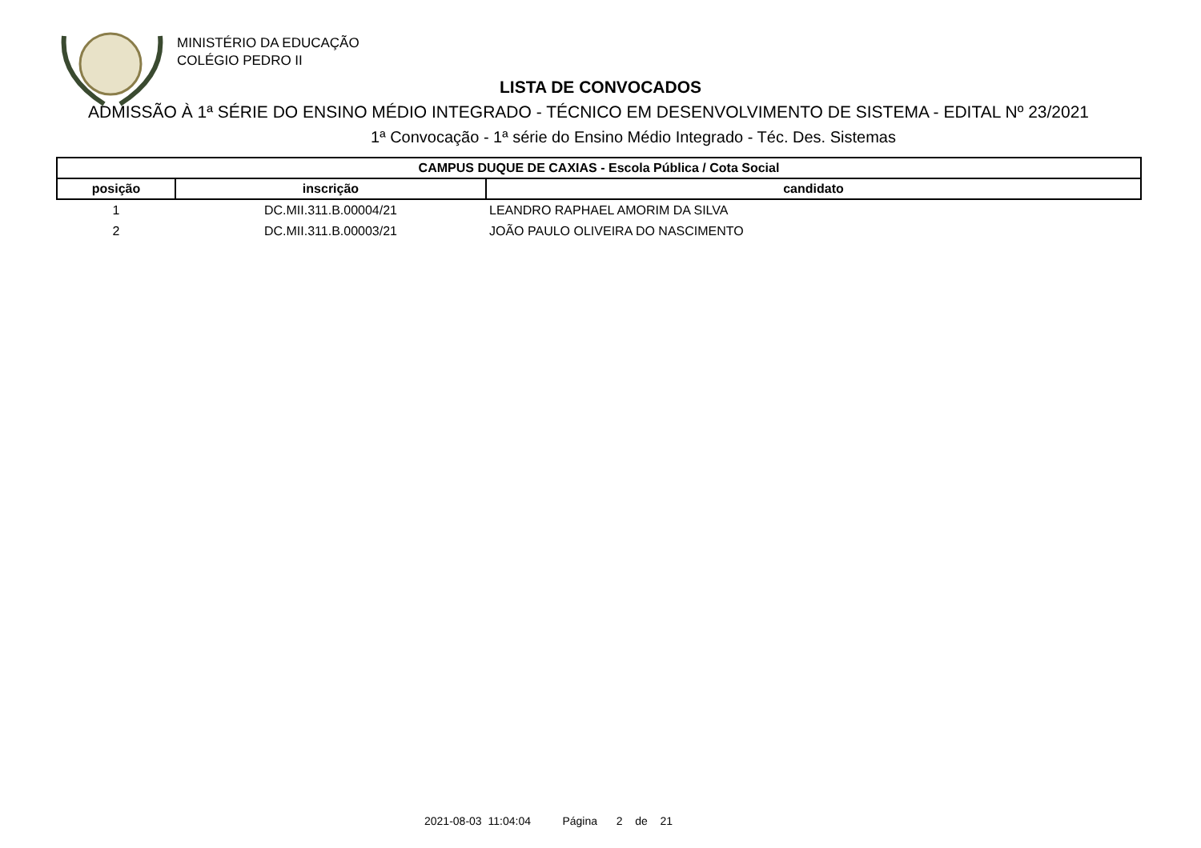MINISTÉRIO DA EDUCAÇÃO
COLÉGIO PEDRO II
LISTA DE CONVOCADOS
ADMISSÃO À 1ª SÉRIE DO ENSINO MÉDIO INTEGRADO - TÉCNICO EM DESENVOLVIMENTO DE SISTEMA - EDITAL Nº 23/2021
1ª Convocação - 1ª série do Ensino Médio Integrado - Téc. Des. Sistemas
| CAMPUS DUQUE DE CAXIAS - Escola Pública / Cota Social | | |
| --- | --- | --- |
| posição | inscrição | candidato |
| 1 | DC.MII.311.B.00004/21 | LEANDRO RAPHAEL AMORIM DA SILVA |
| 2 | DC.MII.311.B.00003/21 | JOÃO PAULO OLIVEIRA DO NASCIMENTO |
2021-08-03 11:04:04 Página 2 de 21